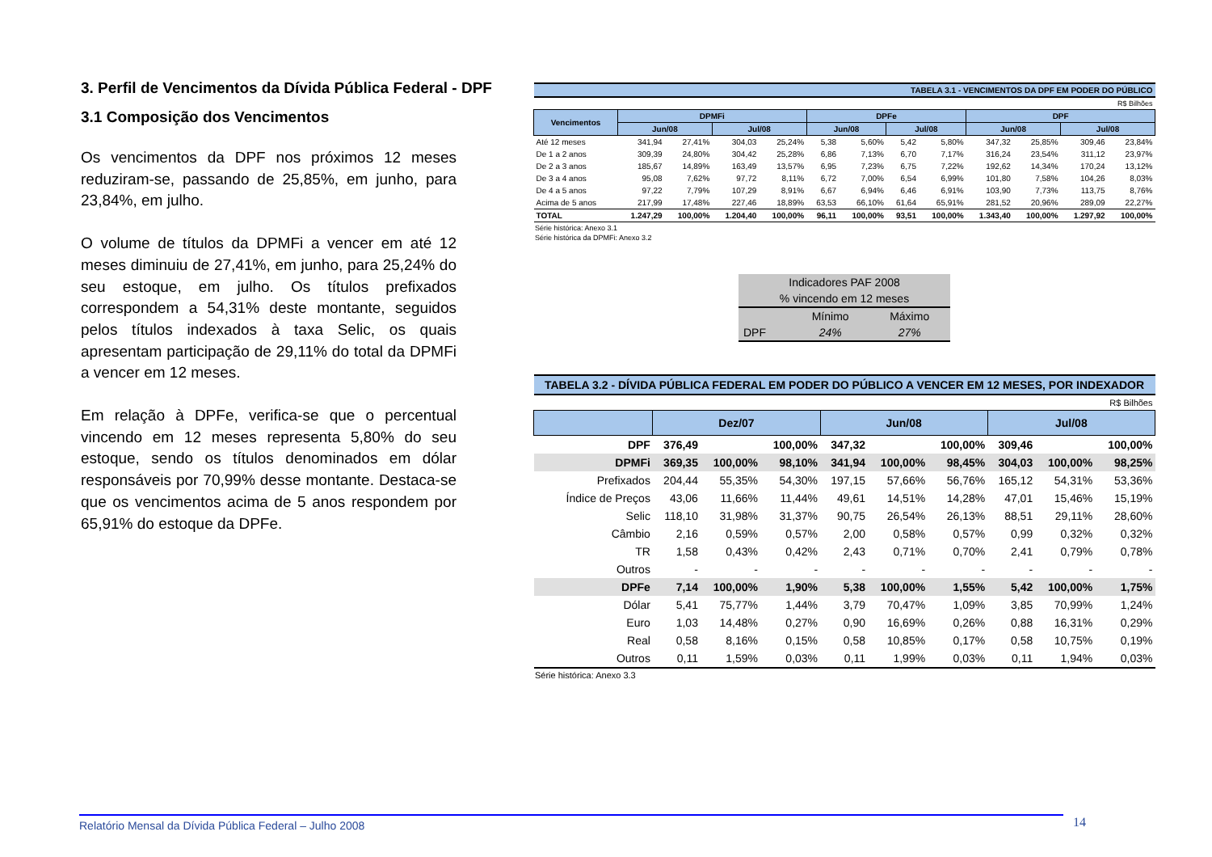3. Perfil de Vencimentos da Dívida Pública Federal - DPF
3.1 Composição dos Vencimentos
Os vencimentos da DPF nos próximos 12 meses reduziram-se, passando de 25,85%, em junho, para 23,84%, em julho.
O volume de títulos da DPMFi a vencer em até 12 meses diminuiu de 27,41%, em junho, para 25,24% do seu estoque, em julho. Os títulos prefixados correspondem a 54,31% deste montante, seguidos pelos títulos indexados à taxa Selic, os quais apresentam participação de 29,11% do total da DPMFi a vencer em 12 meses.
Em relação à DPFe, verifica-se que o percentual vincendo em 12 meses representa 5,80% do seu estoque, sendo os títulos denominados em dólar responsáveis por 70,99% desse montante. Destaca-se que os vencimentos acima de 5 anos respondem por 65,91% do estoque da DPFe.
| TABELA 3.1 - VENCIMENTOS DA DPF EM PODER DO PÚBLICO | | | | | | | | | | | | |
| R$ Bilhões | | | | | | | | | | | | |
| Vencimentos | DPMFi | | | | DPFe | | | | DPF | | | |
| | Jun/08 | | Jul/08 | | Jun/08 | | Jul/08 | | Jun/08 | | Jul/08 | |
| Até 12 meses | 341,94 | 27,41% | 304,03 | 25,24% | 5,38 | 5,60% | 5,42 | 5,80% | 347,32 | 25,85% | 309,46 | 23,84% |
| De 1 a 2 anos | 309,39 | 24,80% | 304,42 | 25,28% | 6,86 | 7,13% | 6,70 | 7,17% | 316,24 | 23,54% | 311,12 | 23,97% |
| De 2 a 3 anos | 185,67 | 14,89% | 163,49 | 13,57% | 6,95 | 7,23% | 6,75 | 7,22% | 192,62 | 14,34% | 170,24 | 13,12% |
| De 3 a 4 anos | 95,08 | 7,62% | 97,72 | 8,11% | 6,72 | 7,00% | 6,54 | 6,99% | 101,80 | 7,58% | 104,26 | 8,03% |
| De 4 a 5 anos | 97,22 | 7,79% | 107,29 | 8,91% | 6,67 | 6,94% | 6,46 | 6,91% | 103,90 | 7,73% | 113,75 | 8,76% |
| Acima de 5 anos | 217,99 | 17,48% | 227,46 | 18,89% | 63,53 | 66,10% | 61,64 | 65,91% | 281,52 | 20,96% | 289,09 | 22,27% |
| TOTAL | 1.247,29 | 100,00% | 1.204,40 | 100,00% | 96,11 | 100,00% | 93,51 | 100,00% | 1.343,40 | 100,00% | 1.297,92 | 100,00% |
Série histórica: Anexo 3.1
Série histórica da DPMFi: Anexo 3.2
| Indicadores PAF 2008 | | |
| % vincendo em 12 meses | | |
| | Mínimo | Máximo |
| DPF | 24% | 27% |
| TABELA 3.2 - DÍVIDA PÚBLICA FEDERAL EM PODER DO PÚBLICO A VENCER EM 12 MESES, POR INDEXADOR | | | | | | | | | |
| R$ Bilhões | | | | | | | | | |
| | Dez/07 | | | Jun/08 | | | Jul/08 | | |
| DPF | 376,49 | | 100,00% | 347,32 | | 100,00% | 309,46 | | 100,00% |
| DPMFi | 369,35 | 100,00% | 98,10% | 341,94 | 100,00% | 98,45% | 304,03 | 100,00% | 98,25% |
| Prefixados | 204,44 | 55,35% | 54,30% | 197,15 | 57,66% | 56,76% | 165,12 | 54,31% | 53,36% |
| Índice de Preços | 43,06 | 11,66% | 11,44% | 49,61 | 14,51% | 14,28% | 47,01 | 15,46% | 15,19% |
| Selic | 118,10 | 31,98% | 31,37% | 90,75 | 26,54% | 26,13% | 88,51 | 29,11% | 28,60% |
| Câmbio | 2,16 | 0,59% | 0,57% | 2,00 | 0,58% | 0,57% | 0,99 | 0,32% | 0,32% |
| TR | 1,58 | 0,43% | 0,42% | 2,43 | 0,71% | 0,70% | 2,41 | 0,79% | 0,78% |
| Outros | - | - | - | - | - | - | - | - | - |
| DPFe | 7,14 | 100,00% | 1,90% | 5,38 | 100,00% | 1,55% | 5,42 | 100,00% | 1,75% |
| Dólar | 5,41 | 75,77% | 1,44% | 3,79 | 70,47% | 1,09% | 3,85 | 70,99% | 1,24% |
| Euro | 1,03 | 14,48% | 0,27% | 0,90 | 16,69% | 0,26% | 0,88 | 16,31% | 0,29% |
| Real | 0,58 | 8,16% | 0,15% | 0,58 | 10,85% | 0,17% | 0,58 | 10,75% | 0,19% |
| Outros | 0,11 | 1,59% | 0,03% | 0,11 | 1,99% | 0,03% | 0,11 | 1,94% | 0,03% |
Série histórica: Anexo 3.3
Relatório Mensal da Dívida Pública Federal – Julho 2008 14